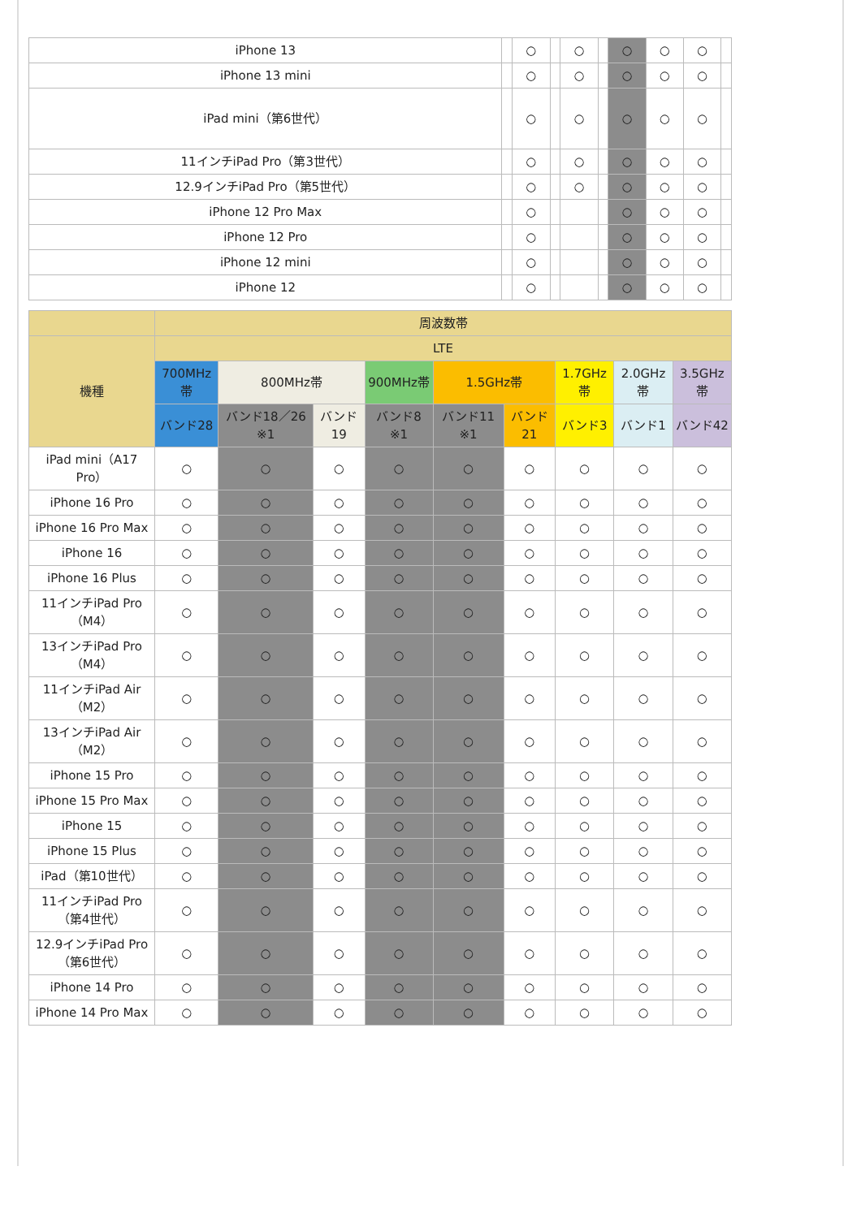| iPhone 13 | | ○ | | ○ | | ○ | ○ | ○ | |
| iPhone 13 mini | | ○ | | ○ | | ○ | ○ | ○ | |
| iPad mini（第6世代） | | ○ | | ○ | | ○ | ○ | ○ | |
| 11インチiPad Pro（第3世代） | | ○ | | ○ | | ○ | ○ | ○ | |
| 12.9インチiPad Pro（第5世代） | | ○ | | ○ | | ○ | ○ | ○ | |
| iPhone 12 Pro Max | | ○ | | | | ○ | ○ | ○ | |
| iPhone 12 Pro | | ○ | | | | ○ | ○ | ○ | |
| iPhone 12 mini | | ○ | | | | ○ | ○ | ○ | |
| iPhone 12 | | ○ | | | | ○ | ○ | ○ | |
| | 周波数帯 | | | | | | | | |
| --- | --- | --- | --- | --- | --- | --- | --- | --- | --- |
| 機種 | LTE | | | | | | | | |
| | 700MHz帯 | 800MHz帯 | | 900MHz帯 | 1.5GHz帯 | | 1.7GHz帯 | 2.0GHz帯 | 3.5GHz帯 |
| | バンド28 | バンド18／26 ※1 | バンド19 | バンド8 ※1 | バンド11 ※1 | バンド21 | バンド3 | バンド1 | バンド42 |
| iPad mini（A17 Pro） | ○ | ○ | ○ | ○ | ○ | ○ | ○ | ○ | ○ |
| iPhone 16 Pro | ○ | ○ | ○ | ○ | ○ | ○ | ○ | ○ | ○ |
| iPhone 16 Pro Max | ○ | ○ | ○ | ○ | ○ | ○ | ○ | ○ | ○ |
| iPhone 16 | ○ | ○ | ○ | ○ | ○ | ○ | ○ | ○ | ○ |
| iPhone 16 Plus | ○ | ○ | ○ | ○ | ○ | ○ | ○ | ○ | ○ |
| 11インチiPad Pro（M4） | ○ | ○ | ○ | ○ | ○ | ○ | ○ | ○ | ○ |
| 13インチiPad Pro（M4） | ○ | ○ | ○ | ○ | ○ | ○ | ○ | ○ | ○ |
| 11インチiPad Air（M2） | ○ | ○ | ○ | ○ | ○ | ○ | ○ | ○ | ○ |
| 13インチiPad Air（M2） | ○ | ○ | ○ | ○ | ○ | ○ | ○ | ○ | ○ |
| iPhone 15 Pro | ○ | ○ | ○ | ○ | ○ | ○ | ○ | ○ | ○ |
| iPhone 15 Pro Max | ○ | ○ | ○ | ○ | ○ | ○ | ○ | ○ | ○ |
| iPhone 15 | ○ | ○ | ○ | ○ | ○ | ○ | ○ | ○ | ○ |
| iPhone 15 Plus | ○ | ○ | ○ | ○ | ○ | ○ | ○ | ○ | ○ |
| iPad（第10世代） | ○ | ○ | ○ | ○ | ○ | ○ | ○ | ○ | ○ |
| 11インチiPad Pro（第4世代） | ○ | ○ | ○ | ○ | ○ | ○ | ○ | ○ | ○ |
| 12.9インチiPad Pro（第6世代） | ○ | ○ | ○ | ○ | ○ | ○ | ○ | ○ | ○ |
| iPhone 14 Pro | ○ | ○ | ○ | ○ | ○ | ○ | ○ | ○ | ○ |
| iPhone 14 Pro Max | ○ | ○ | ○ | ○ | ○ | ○ | ○ | ○ | ○ |